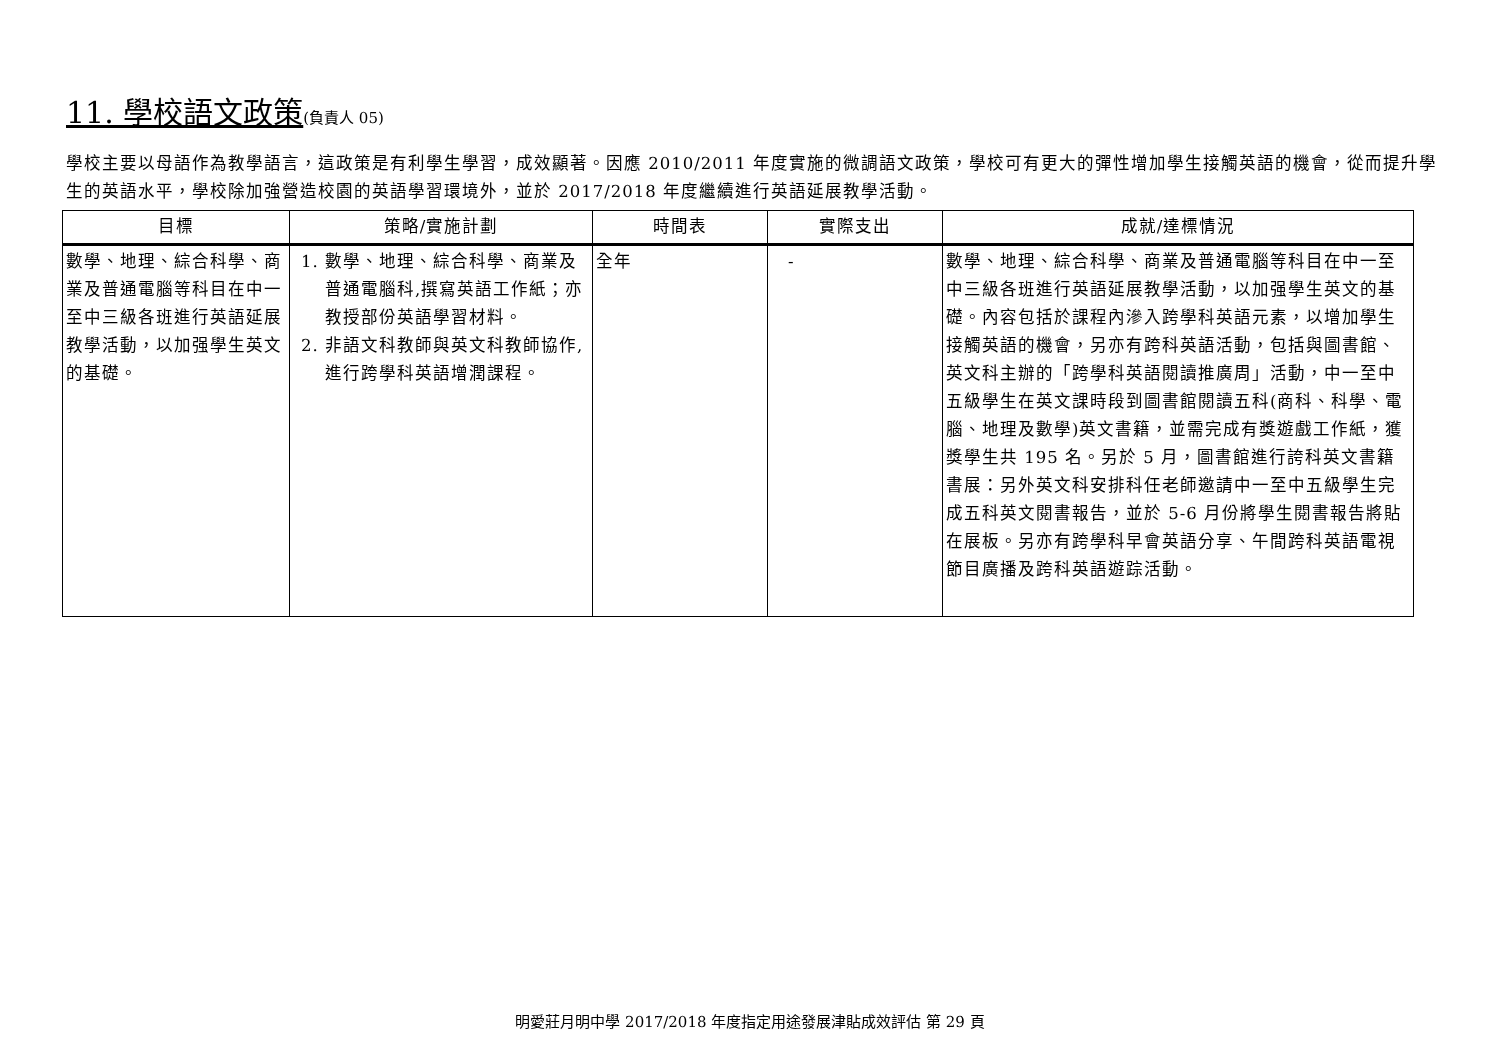11. 學校語文政策(負責人 05)
學校主要以母語作為教學語言，這政策是有利學生學習，成效顯著。因應 2010/2011 年度實施的微調語文政策，學校可有更大的彈性增加學生接觸英語的機會，從而提升學生的英語水平，學校除加強營造校園的英語學習環境外，並於 2017/2018 年度繼續進行英語延展教學活動。
| 目標 | 策略/實施計劃 | 時間表 | 實際支出 | 成就/達標情況 |
| --- | --- | --- | --- | --- |
| 數學、地理、綜合科學、商業及普通電腦等科目在中一至中三級各班進行英語延展教學活動，以加强學生英文的基礎。 | 1. 數學、地理、綜合科學、商業及普通電腦科,撰寫英語工作紙；亦教授部份英語學習材料。 2. 非語文科教師與英文科教師協作,進行跨學科英語增潤課程。 | 全年 | - | 數學、地理、綜合科學、商業及普通電腦等科目在中一至中三級各班進行英語延展教學活動，以加强學生英文的基礎。內容包括於課程內滲入跨學科英語元素，以增加學生接觸英語的機會，另亦有跨科英語活動，包括與圖書館、英文科主辦的「跨學科英語閱讀推廣周」活動，中一至中五級學生在英文課時段到圖書館閱讀五科(商科、科學、電腦、地理及數學)英文書籍，並需完成有獎遊戲工作紙，獲獎學生共 195 名。另於 5 月，圖書館進行誇科英文書籍書展：另外英文科安排科任老師邀請中一至中五級學生完成五科英文閱書報告，並於 5-6 月份將學生閱書報告將貼在展板。另亦有跨學科早會英語分享、午間跨科英語電視節目廣播及跨科英語遊踪活動。 |
明愛莊月明中學 2017/2018 年度指定用途發展津貼成效評估 第 29 頁